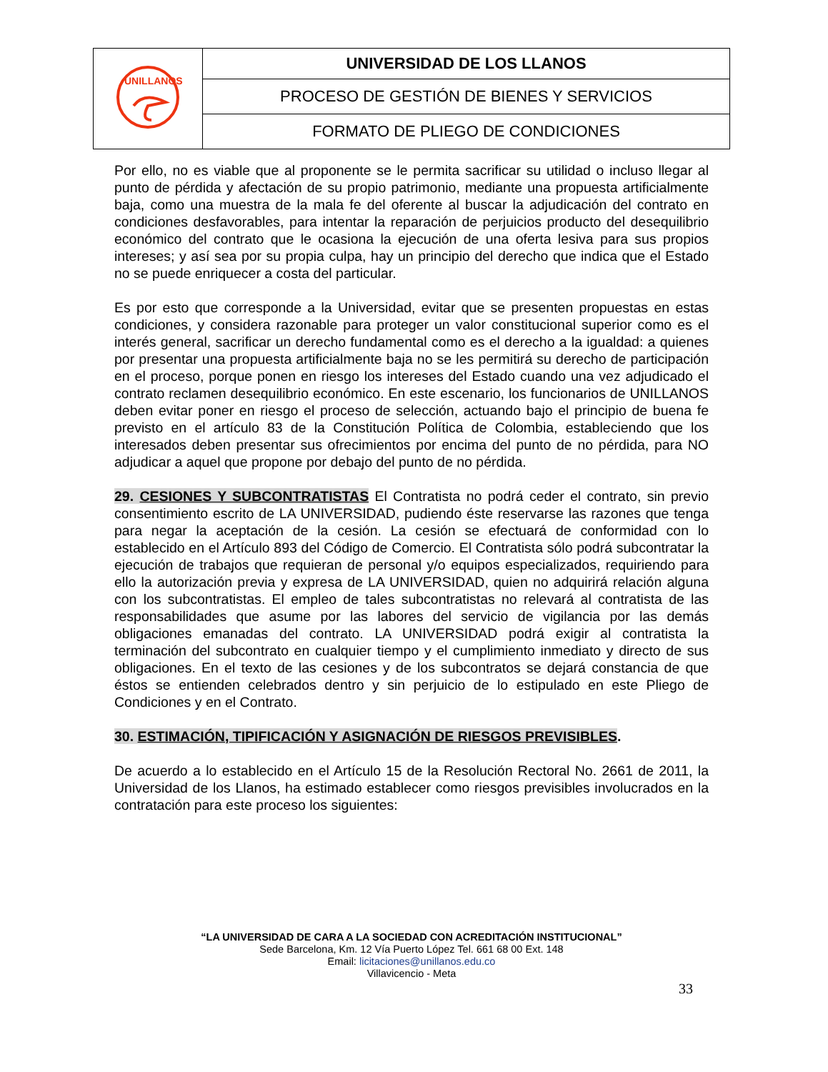| UNILLANOS | UNIVERSIDAD DE LOS LLANOS |
| | PROCESO DE GESTIÓN DE BIENES Y SERVICIOS |
| | FORMATO DE PLIEGO DE CONDICIONES |
Por ello, no es viable que al proponente se le permita sacrificar su utilidad o incluso llegar al punto de pérdida y afectación de su propio patrimonio, mediante una propuesta artificialmente baja, como una muestra de la mala fe del oferente al buscar la adjudicación del contrato en condiciones desfavorables, para intentar la reparación de perjuicios producto del desequilibrio económico del contrato que le ocasiona la ejecución de una oferta lesiva para sus propios intereses; y así sea por su propia culpa, hay un principio del derecho que indica que el Estado no se puede enriquecer a costa del particular.
Es por esto que corresponde a la Universidad, evitar que se presenten propuestas en estas condiciones, y considera razonable para proteger un valor constitucional superior como es el interés general, sacrificar un derecho fundamental como es el derecho a la igualdad: a quienes por presentar una propuesta artificialmente baja no se les permitirá su derecho de participación en el proceso, porque ponen en riesgo los intereses del Estado cuando una vez adjudicado el contrato reclamen desequilibrio económico. En este escenario, los funcionarios de UNILLANOS deben evitar poner en riesgo el proceso de selección, actuando bajo el principio de buena fe previsto en el artículo 83 de la Constitución Política de Colombia, estableciendo que los interesados deben presentar sus ofrecimientos por encima del punto de no pérdida, para NO adjudicar a aquel que propone por debajo del punto de no pérdida.
29. CESIONES Y SUBCONTRATISTAS El Contratista no podrá ceder el contrato, sin previo consentimiento escrito de LA UNIVERSIDAD, pudiendo éste reservarse las razones que tenga para negar la aceptación de la cesión. La cesión se efectuará de conformidad con lo establecido en el Artículo 893 del Código de Comercio. El Contratista sólo podrá subcontratar la ejecución de trabajos que requieran de personal y/o equipos especializados, requiriendo para ello la autorización previa y expresa de LA UNIVERSIDAD, quien no adquirirá relación alguna con los subcontratistas. El empleo de tales subcontratistas no relevará al contratista de las responsabilidades que asume por las labores del servicio de vigilancia por las demás obligaciones emanadas del contrato. LA UNIVERSIDAD podrá exigir al contratista la terminación del subcontrato en cualquier tiempo y el cumplimiento inmediato y directo de sus obligaciones. En el texto de las cesiones y de los subcontratos se dejará constancia de que éstos se entienden celebrados dentro y sin perjuicio de lo estipulado en este Pliego de Condiciones y en el Contrato.
30. ESTIMACIÓN, TIPIFICACIÓN Y ASIGNACIÓN DE RIESGOS PREVISIBLES.
De acuerdo a lo establecido en el Artículo 15 de la Resolución Rectoral No. 2661 de 2011, la Universidad de los Llanos, ha estimado establecer como riesgos previsibles involucrados en la contratación para este proceso los siguientes:
“LA UNIVERSIDAD DE CARA A LA SOCIEDAD CON ACREDITACIÓN INSTITUCIONAL”
Sede Barcelona, Km. 12 Vía Puerto López Tel. 661 68 00 Ext. 148
Email: licitaciones@unillanos.edu.co
Villavicencio - Meta
33